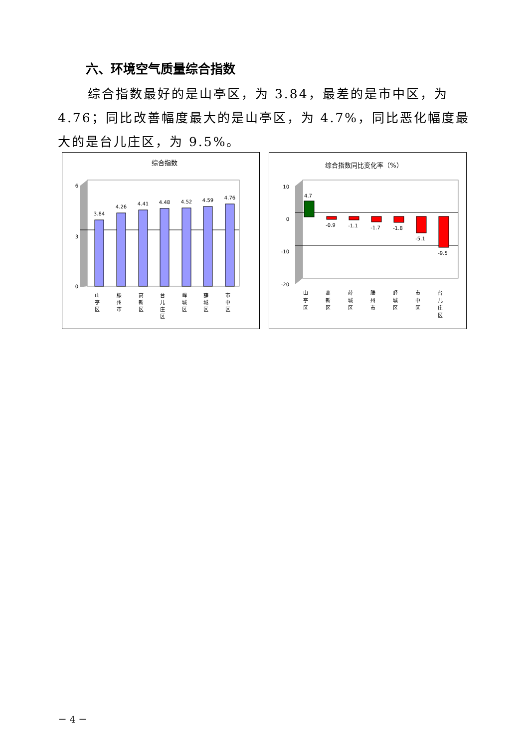六、环境空气质量综合指数
综合指数最好的是山亭区，为 3.84，最差的是市中区，为 4.76；同比改善幅度最大的是山亭区，为 4.7%，同比恶化幅度最大的是台儿庄区，为 9.5%。
综合指数
6
3
0
3.84
4.26
4.41
4.48
4.52
4.59
4.76
山
亭
区
滕
州
市
高
新
区
台
儿
庄
区
峄
城
区
薛
城
区
市
中
区
综合指数同比变化率（%）
10
0
-10
-20
4.7
-0.9
-1.1
-1.7
-1.8
-5.1
-9.5
山
亭
区
高
新
区
薛
城
区
滕
州
市
峄
城
区
市
中
区
台
儿
庄
区
－ 4 －